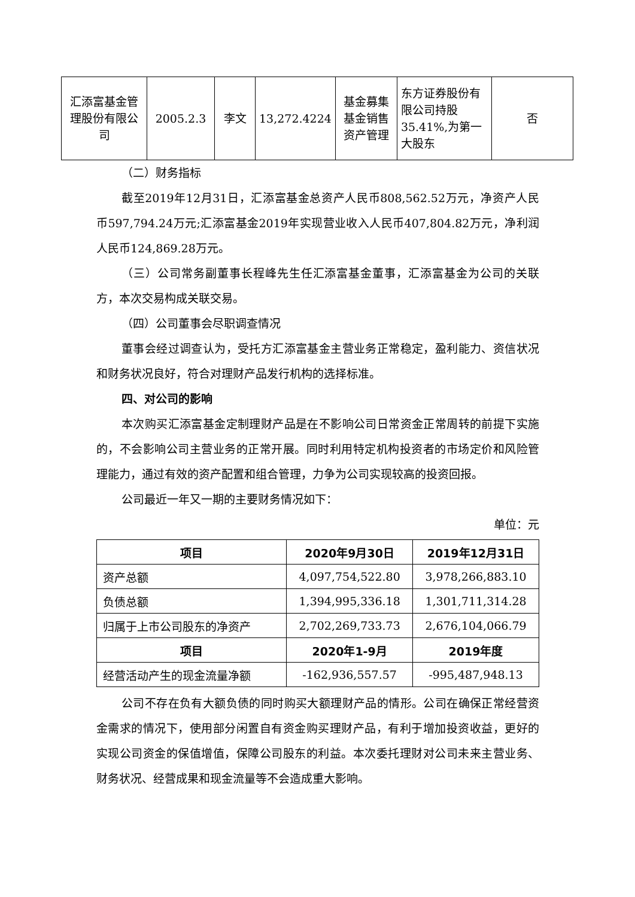| 汇添富基金管理股份有限公司 | 2005.2.3 | 李文 | 13,272.4224 | 基金募集基金销售资产管理 | 东方证券股份有限公司持股35.41%,为第一大股东 | 否 |
（二）财务指标
截至2019年12月31日，汇添富基金总资产人民币808,562.52万元，净资产人民币597,794.24万元;汇添富基金2019年实现营业收入人民币407,804.82万元，净利润人民币124,869.28万元。
（三）公司常务副董事长程峰先生任汇添富基金董事，汇添富基金为公司的关联方，本次交易构成关联交易。
（四）公司董事会尽职调查情况
董事会经过调查认为，受托方汇添富基金主营业务正常稳定，盈利能力、资信状况和财务状况良好，符合对理财产品发行机构的选择标准。
四、对公司的影响
本次购买汇添富基金定制理财产品是在不影响公司日常资金正常周转的前提下实施的，不会影响公司主营业务的正常开展。同时利用特定机构投资者的市场定价和风险管理能力，通过有效的资产配置和组合管理，力争为公司实现较高的投资回报。
公司最近一年又一期的主要财务情况如下：
单位：元
| 项目 | 2020年9月30日 | 2019年12月31日 |
| --- | --- | --- |
| 资产总额 | 4,097,754,522.80 | 3,978,266,883.10 |
| 负债总额 | 1,394,995,336.18 | 1,301,711,314.28 |
| 归属于上市公司股东的净资产 | 2,702,269,733.73 | 2,676,104,066.79 |
| 项目 | 2020年1-9月 | 2019年度 |
| 经营活动产生的现金流量净额 | -162,936,557.57 | -995,487,948.13 |
公司不存在负有大额负债的同时购买大额理财产品的情形。公司在确保正常经营资金需求的情况下，使用部分闲置自有资金购买理财产品，有利于增加投资收益，更好的实现公司资金的保值增值，保障公司股东的利益。本次委托理财对公司未来主营业务、财务状况、经营成果和现金流量等不会造成重大影响。